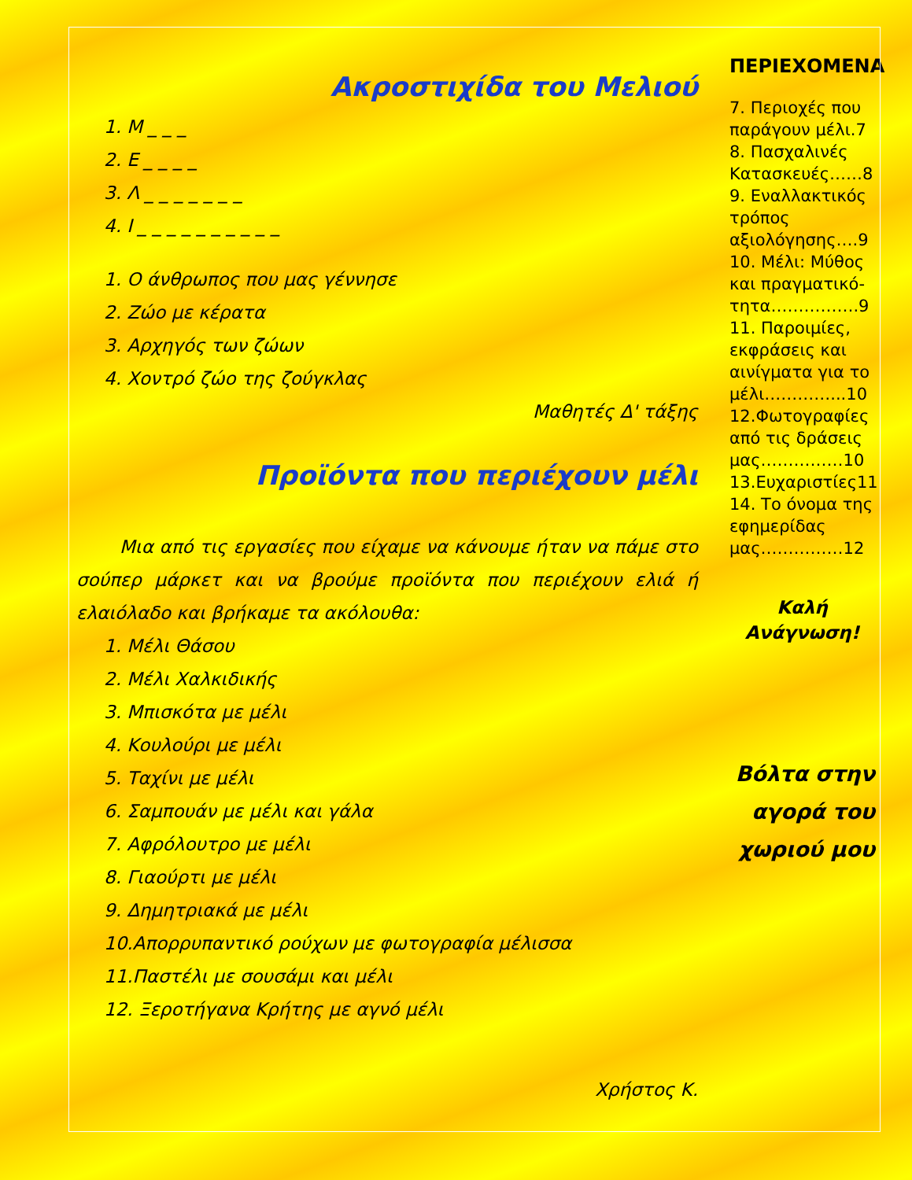Ακροστιχίδα του Μελιού
1. Μ _ _ _
2. Ε _ _ _ _
3. Λ _ _ _ _ _ _ _
4. Ι _ _ _ _ _ _ _ _ _ _
1. Ο άνθρωπος που μας γέννησε
2. Ζώο με κέρατα
3. Αρχηγός των ζώων
4. Χοντρό ζώο της ζούγκλας
Μαθητές Δ' τάξης
Προϊόντα που περιέχουν μέλι
Μια από τις εργασίες που είχαμε να κάνουμε ήταν να πάμε στο σούπερ μάρκετ και να βρούμε προϊόντα που περιέχουν ελιά ή ελαιόλαδο και βρήκαμε τα ακόλουθα:
1. Μέλι Θάσου
2. Μέλι Χαλκιδικής
3. Μπισκότα με μέλι
4. Κουλούρι με μέλι
5. Ταχίνι με μέλι
6. Σαμπουάν με μέλι και γάλα
7. Αφρόλουτρο με μέλι
8. Γιαούρτι με μέλι
9. Δημητριακά με μέλι
10.Απορρυπαντικό ρούχων με φωτογραφία μέλισσα
11.Παστέλι με σουσάμι και μέλι
12. Ξεροτήγανα Κρήτης με αγνό μέλι
Χρήστος Κ.
ΠΕΡΙΕΧΟΜΕΝΑ
7. Περιοχές που παράγουν μέλι.7
8. Πασχαλινές Κατασκευές……8
9. Εναλλακτικός τρόπος αξιολόγησης….9
10. Μέλι: Μύθος και πραγματικό-τητα…………….9
11. Παροιμίες, εκφράσεις και αινίγματα για το μέλι…………...10
12.Φωτογραφίες από τις δράσεις μας……………10
13.Ευχαριστίες11
14. Το όνομα της εφημερίδας μας……………12
Καλή Ανάγνωση!
Βόλτα στην αγορά του χωριού μου